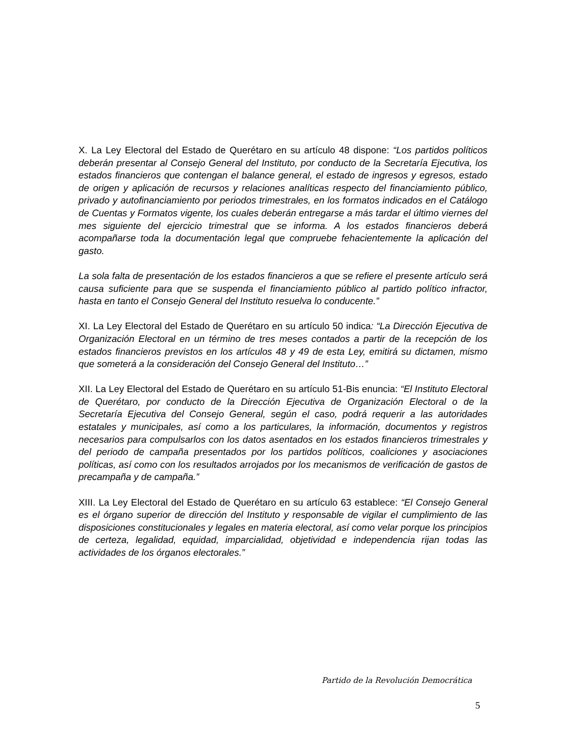X. La Ley Electoral del Estado de Querétaro en su artículo 48 dispone: “Los partidos políticos deberán presentar al Consejo General del Instituto, por conducto de la Secretaría Ejecutiva, los estados financieros que contengan el balance general, el estado de ingresos y egresos, estado de origen y aplicación de recursos y relaciones analíticas respecto del financiamiento público, privado y autofinanciamiento por periodos trimestrales, en los formatos indicados en el Catálogo de Cuentas y Formatos vigente, los cuales deberán entregarse a más tardar el último viernes del mes siguiente del ejercicio trimestral que se informa. A los estados financieros deberá acompañarse toda la documentación legal que compruebe fehacientemente la aplicación del gasto.
La sola falta de presentación de los estados financieros a que se refiere el presente artículo será causa suficiente para que se suspenda el financiamiento público al partido político infractor, hasta en tanto el Consejo General del Instituto resuelva lo conducente.”
XI. La Ley Electoral del Estado de Querétaro en su artículo 50 indica: “La Dirección Ejecutiva de Organización Electoral en un término de tres meses contados a partir de la recepción de los estados financieros previstos en los artículos 48 y 49 de esta Ley, emitirá su dictamen, mismo que someterá a la consideración del Consejo General del Instituto…”
XII. La Ley Electoral del Estado de Querétaro en su artículo 51-Bis enuncia: “El Instituto Electoral de Querétaro, por conducto de la Dirección Ejecutiva de Organización Electoral o de la Secretaría Ejecutiva del Consejo General, según el caso, podrá requerir a las autoridades estatales y municipales, así como a los particulares, la información, documentos y registros necesarios para compulsarlos con los datos asentados en los estados financieros trimestrales y del periodo de campaña presentados por los partidos políticos, coaliciones y asociaciones políticas, así como con los resultados arrojados por los mecanismos de verificación de gastos de precampaña y de campaña.”
XIII. La Ley Electoral del Estado de Querétaro en su artículo 63 establece: “El Consejo General es el órgano superior de dirección del Instituto y responsable de vigilar el cumplimiento de las disposiciones constitucionales y legales en materia electoral, así como velar porque los principios de certeza, legalidad, equidad, imparcialidad, objetividad e independencia rijan todas las actividades de los órganos electorales.”
Partido de la Revolución Democrática
5